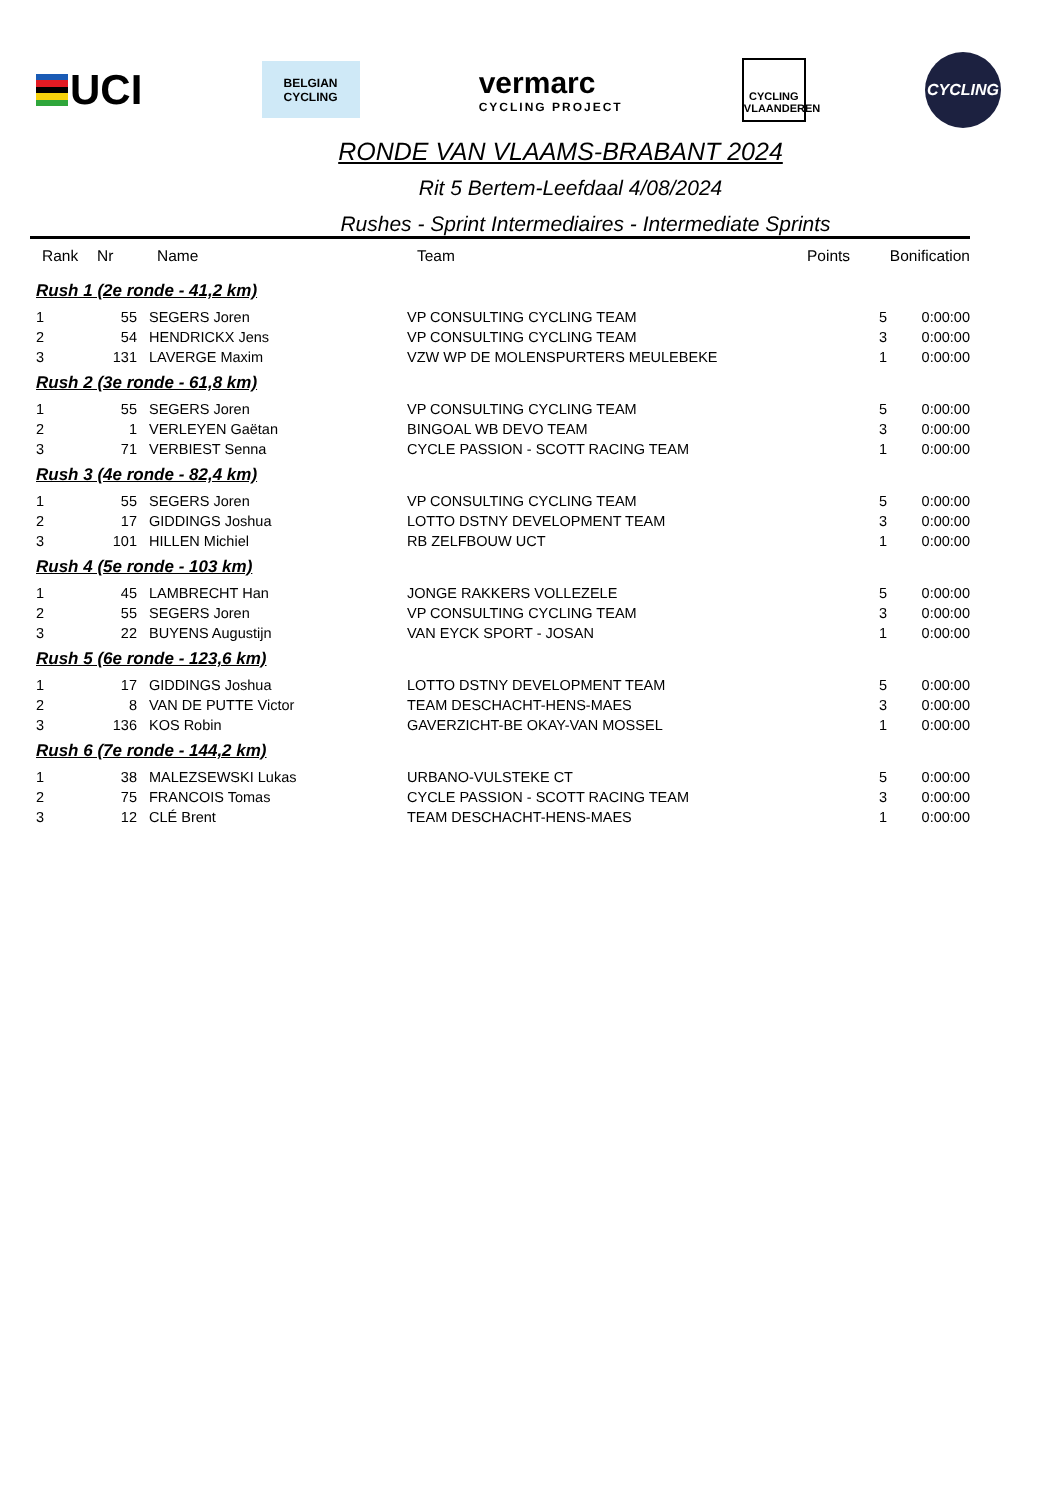UCI
BELGIAN
CYCLING
vermarc
CYCLING PROJECT
CYCLING VLAANDEREN
CYCLING
RONDE VAN VLAAMS-BRABANT 2024
Rit 5 Bertem-Leefdaal 4/08/2024
Rushes - Sprint Intermediaires - Intermediate Sprints
| Rank | Nr | Name | Team | Points | Bonification |
| --- | --- | --- | --- | --- | --- |
| Rush 1 (2e ronde - 41,2 km) | | | | | |
| 1 | 55 | SEGERS Joren | VP CONSULTING CYCLING TEAM | 5 | 0:00:00 |
| 2 | 54 | HENDRICKX Jens | VP CONSULTING CYCLING TEAM | 3 | 0:00:00 |
| 3 | 131 | LAVERGE Maxim | VZW WP DE MOLENSPURTERS MEULEBEKE | 1 | 0:00:00 |
| Rush 2 (3e ronde - 61,8 km) | | | | | |
| 1 | 55 | SEGERS Joren | VP CONSULTING CYCLING TEAM | 5 | 0:00:00 |
| 2 | 1 | VERLEYEN Gaëtan | BINGOAL WB DEVO TEAM | 3 | 0:00:00 |
| 3 | 71 | VERBIEST Senna | CYCLE PASSION - SCOTT RACING TEAM | 1 | 0:00:00 |
| Rush 3 (4e ronde - 82,4 km) | | | | | |
| 1 | 55 | SEGERS Joren | VP CONSULTING CYCLING TEAM | 5 | 0:00:00 |
| 2 | 17 | GIDDINGS Joshua | LOTTO DSTNY DEVELOPMENT TEAM | 3 | 0:00:00 |
| 3 | 101 | HILLEN Michiel | RB ZELFBOUW UCT | 1 | 0:00:00 |
| Rush 4 (5e ronde - 103 km) | | | | | |
| 1 | 45 | LAMBRECHT Han | JONGE RAKKERS VOLLEZELE | 5 | 0:00:00 |
| 2 | 55 | SEGERS Joren | VP CONSULTING CYCLING TEAM | 3 | 0:00:00 |
| 3 | 22 | BUYENS Augustijn | VAN EYCK SPORT - JOSAN | 1 | 0:00:00 |
| Rush 5 (6e ronde - 123,6 km) | | | | | |
| 1 | 17 | GIDDINGS Joshua | LOTTO DSTNY DEVELOPMENT TEAM | 5 | 0:00:00 |
| 2 | 8 | VAN DE PUTTE Victor | TEAM DESCHACHT-HENS-MAES | 3 | 0:00:00 |
| 3 | 136 | KOS Robin | GAVERZICHT-BE OKAY-VAN MOSSEL | 1 | 0:00:00 |
| Rush 6 (7e ronde - 144,2 km) | | | | | |
| 1 | 38 | MALEZSEWSKI Lukas | URBANO-VULSTEKE CT | 5 | 0:00:00 |
| 2 | 75 | FRANCOIS Tomas | CYCLE PASSION - SCOTT RACING TEAM | 3 | 0:00:00 |
| 3 | 12 | CLÉ Brent | TEAM DESCHACHT-HENS-MAES | 1 | 0:00:00 |